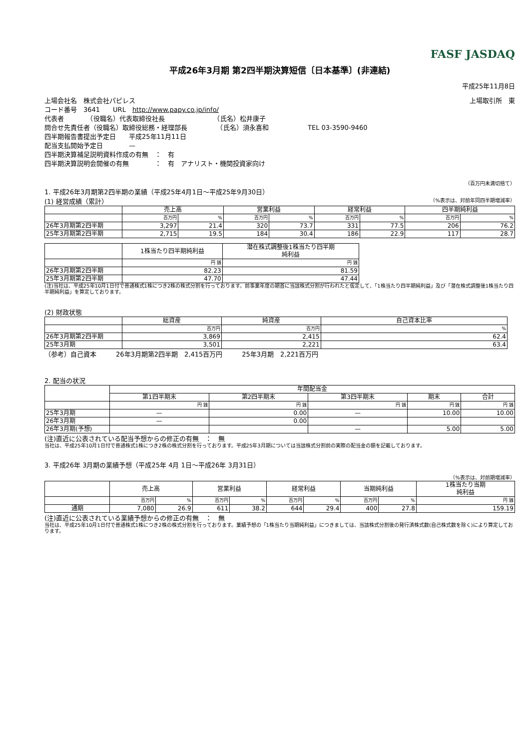FASF JASDAQ
平成26年3月期 第2四半期決算短信〔日本基準〕(非連結)
平成25年11月8日
上場会社名　株式会社パピレス 上場取引所　東
コード番号　3641　　URL　http://www.papy.co.jp/info/
代表者　　　　（役職名）代表取締役社長　　　　　　　　（氏名）松井康子
問合せ先責任者（役職名）取締役総務・経理部長　　　　　（氏名）須永喜和　　　　　　TEL 03-3590-9460
四半期報告書提出予定日　　平成25年11月11日
配当支払開始予定日　　　　—
四半期決算補足説明資料作成の有無　：　有
四半期決算説明会開催の有無　　　　：　有　アナリスト・機関投資家向け
（百万円未満切捨て）
1. 平成26年3月期第2四半期の業績（平成25年4月1日～平成25年9月30日）
(1) 経営成績（累計） （%表示は、対前年同四半期増減率）
| | 売上高 | | 営業利益 | | 経常利益 | | 四半期純利益 | |
| --- | --- | --- | --- | --- | --- | --- | --- | --- |
| | 百万円 | % | 百万円 | % | 百万円 | % | 百万円 | % |
| 26年3月期第2四半期 | 3,297 | 21.4 | 320 | 73.7 | 331 | 77.5 | 206 | 76.2 |
| 25年3月期第2四半期 | 2,715 | 19.5 | 184 | 30.4 | 186 | 22.9 | 117 | 28.7 |
| | 1株当たり四半期純利益 | 潜在株式調整後1株当たり四半期 純利益 |
| --- | --- | --- |
| | 円 銭 | 円 銭 |
| 26年3月期第2四半期 | 82.23 | 81.59 |
| 25年3月期第2四半期 | 47.70 | 47.44 |
(注)当社は、平成25年10月1日付で普通株式1株につき2株の株式分割を行っております。前事業年度の期首に当該株式分割が行われたと仮定して、「1株当たり四半期純利益」及び「潜在株式調整後1株当たり四半期純利益」を算定しております。
(2) 財政状態
| | 総資産 | 純資産 | 自己資本比率 |
| --- | --- | --- | --- |
| | 百万円 | 百万円 | % |
| 26年3月期第2四半期 | 3,869 | 2,415 | 62.4 |
| 25年3月期 | 3,501 | 2,221 | 63.4 |
（参考）自己資本　　　26年3月期第2四半期　2,415百万円　　　25年3月期　2,221百万円
2. 配当の状況
| | 年間配当金 | | | | |
| --- | --- | --- | --- | --- | --- |
| | 第1四半期末 | 第2四半期末 | 第3四半期末 | 期末 | 合計 |
| | 円 銭 | 円 銭 | 円 銭 | 円 銭 | 円 銭 |
| 25年3月期 | — | 0.00 | — | 10.00 | 10.00 |
| 26年3月期 | — | 0.00 | | | |
| 26年3月期(予想) | | | — | 5.00 | 5.00 |
(注)直近に公表されている配当予想からの修正の有無　：　無
当社は、平成25年10月1日付で普通株式1株につき2株の株式分割を行っております。平成25年3月期については当該株式分割前の実際の配当金の額を記載しております。
3. 平成26年 3月期の業績予想（平成25年 4月 1日～平成26年 3月31日）
（%表示は、対前期増減率）
| | 売上高 | | 営業利益 | | 経常利益 | | 当期純利益 | | 1株当たり当期 純利益 |
| --- | --- | --- | --- | --- | --- | --- | --- | --- | --- |
| | 百万円 | % | 百万円 | % | 百万円 | % | 百万円 | % | 円 銭 |
| 通期 | 7,080 | 26.9 | 611 | 38.2 | 644 | 29.4 | 400 | 27.8 | 159.19 |
(注)直近に公表されている業績予想からの修正の有無　：　無
当社は、平成25年10月1日付で普通株式1株につき2株の株式分割を行っております。業績予想の「1株当たり当期純利益」につきましては、当該株式分割後の発行済株式数(自己株式数を除く)により算定しております。